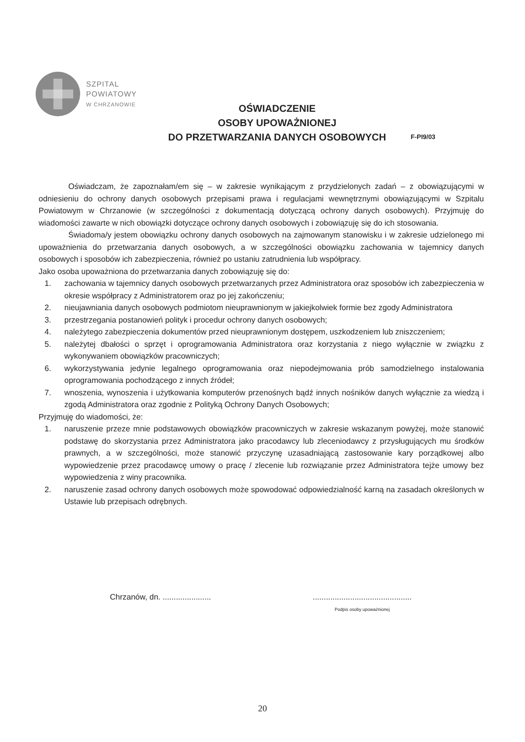SZPITAL
POWIATOWY
W CHRZANOWIE
OŚWIADCZENIE
OSOBY UPOWAŻNIONEJ
DO PRZETWARZANIA DANYCH OSOBOWYCH
F-PI9/03
Oświadczam, że zapoznałam/em się – w zakresie wynikającym z przydzielonych zadań – z obowiązującymi w odniesieniu do ochrony danych osobowych przepisami prawa i regulacjami wewnętrznymi obowiązującymi w Szpitalu Powiatowym w Chrzanowie (w szczególności z dokumentacją dotyczącą ochrony danych osobowych). Przyjmuję do wiadomości zawarte w nich obowiązki dotyczące ochrony danych osobowych i zobowiązuję się do ich stosowania.
Świadoma/y jestem obowiązku ochrony danych osobowych na zajmowanym stanowisku i w zakresie udzielonego mi upoważnienia do przetwarzania danych osobowych, a w szczególności obowiązku zachowania w tajemnicy danych osobowych i sposobów ich zabezpieczenia, również po ustaniu zatrudnienia lub współpracy.
Jako osoba upoważniona do przetwarzania danych zobowiązuję się do:
1. zachowania w tajemnicy danych osobowych przetwarzanych przez Administratora oraz sposobów ich zabezpieczenia w okresie współpracy z Administratorem oraz po jej zakończeniu;
2. nieujawniania danych osobowych podmiotom nieuprawnionym w jakiejkolwiek formie bez zgody Administratora
3. przestrzegania postanowień polityk i procedur ochrony danych osobowych;
4. należytego zabezpieczenia dokumentów przed nieuprawnionym dostępem, uszkodzeniem lub zniszczeniem;
5. należytej dbałości o sprzęt i oprogramowania Administratora oraz korzystania z niego wyłącznie w związku z wykonywaniem obowiązków pracowniczych;
6. wykorzystywania jedynie legalnego oprogramowania oraz niepodejmowania prób samodzielnego instalowania oprogramowania pochodzącego z innych źródeł;
7. wnoszenia, wynoszenia i użytkowania komputerów przenośnych bądź innych nośników danych wyłącznie za wiedzą i zgodą Administratora oraz zgodnie z Polityką Ochrony Danych Osobowych;
Przyjmuję do wiadomości, że:
1. naruszenie przeze mnie podstawowych obowiązków pracowniczych w zakresie wskazanym powyżej, może stanowić podstawę do skorzystania przez Administratora jako pracodawcy lub zleceniodawcy z przysługujących mu środków prawnych, a w szczególności, może stanowić przyczynę uzasadniającą zastosowanie kary porządkowej albo wypowiedzenie przez pracodawcę umowy o pracę / zlecenie lub rozwiązanie przez Administratora tejże umowy bez wypowiedzenia z winy pracownika.
2. naruszenie zasad ochrony danych osobowych może spowodować odpowiedzialność karną na zasadach określonych w Ustawie lub przepisach odrębnych.
Chrzanów, dn. ......................
.............................................
Podpis osoby upoważnionej
20